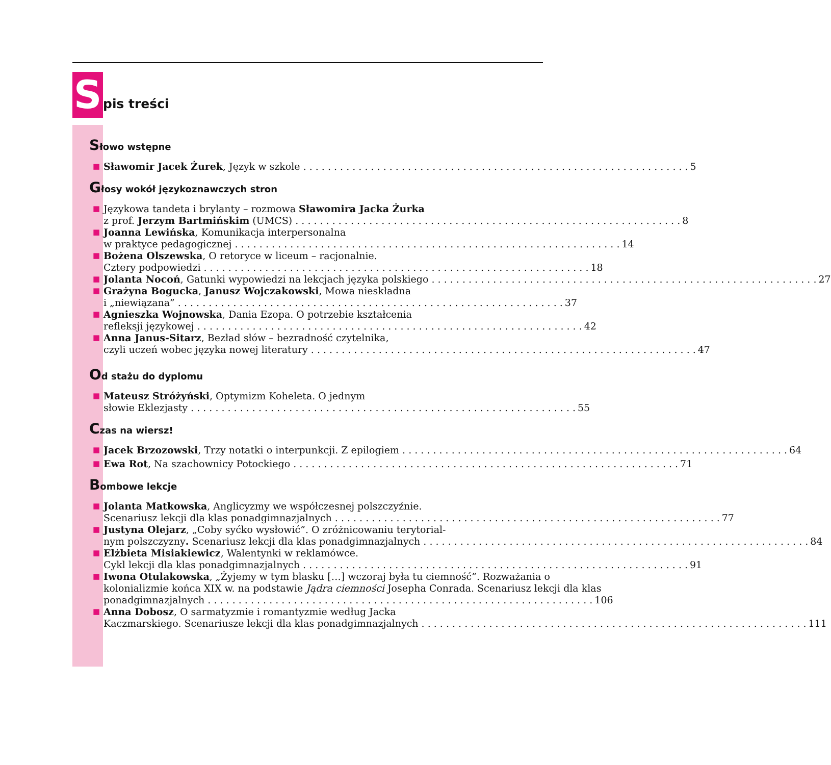Spis treści
Słowo wstępne
■
Sławomir Jacek Żurek, Język w szkole 5
Głosy wokół językoznawczych stron
■
Językowa tandeta i brylanty – rozmowa Sławomira Jacka Żurka
z prof. Jerzym Bartmińskim (UMCS) 8
■
Joanna Lewińska, Komunikacja interpersonalna
w praktyce pedagogicznej 14
■
Bożena Olszewska, O retoryce w liceum – racjonalnie.
Cztery podpowiedzi 18
■
Jolanta Nocoń, Gatunki wypowiedzi na lekcjach języka polskiego 27
■
Grażyna Bogucka, Janusz Wojczakowski, Mowa nieskładna
i „niewiązana” 37
■
Agnieszka Wojnowska, Dania Ezopa. O potrzebie kształcenia
refleksji językowej 42
■
Anna Janus-Sitarz, Bezład słów – bezradność czytelnika,
czyli uczeń wobec języka nowej literatury 47
Od stażu do dyplomu
■
Mateusz Stróżyński, Optymizm Koheleta. O jednym
słowie Eklezjasty 55
Czas na wiersz!
■
Jacek Brzozowski, Trzy notatki o interpunkcji. Z epilogiem 64
■
Ewa Rot, Na szachownicy Potockiego 71
Bombowe lekcje
■
Jolanta Matkowska, Anglicyzmy we współczesnej polszczyźnie.
Scenariusz lekcji dla klas ponadgimnazjalnych 77
■
Justyna Olejarz, „Coby syćko wysłowić”. O zróżnicowaniu terytorial-
nym polszczyzny. Scenariusz lekcji dla klas ponadgimnazjalnych 84
■
Elżbieta Misiakiewicz, Walentynki w reklamówce.
Cykl lekcji dla klas ponadgimnazjalnych 91
■
Iwona Otulakowska, „Żyjemy w tym blasku […] wczoraj była tu ciemność”. Rozważania o kolonializmie końca XIX w. na podstawie Jądra ciemności Josepha Conrada. Scenariusz lekcji dla klas
ponadgimnazjalnych 106
■
Anna Dobosz, O sarmatyzmie i romantyzmie według Jacka
Kaczmarskiego. Scenariusze lekcji dla klas ponadgimnazjalnych 111